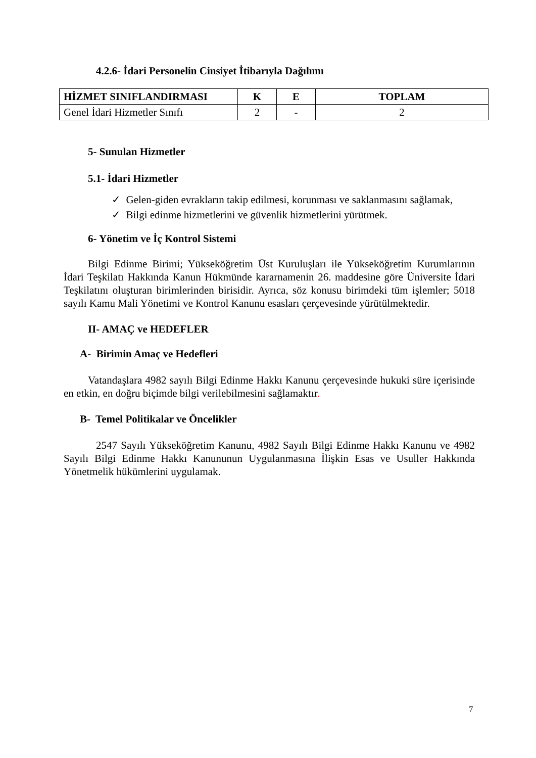4.2.6- İdari Personelin Cinsiyet İtibarıyla Dağılımı
| HİZMET SINIFLANDIRMASI | K | E | TOPLAM |
| --- | --- | --- | --- |
| Genel İdari Hizmetler Sınıfı | 2 | - | 2 |
5- Sunulan Hizmetler
5.1- İdari Hizmetler
✓ Gelen-giden evrakların takip edilmesi, korunması ve saklanmasını sağlamak,
✓ Bilgi edinme hizmetlerini ve güvenlik hizmetlerini yürütmek.
6- Yönetim ve İç Kontrol Sistemi
Bilgi Edinme Birimi; Yükseköğretim Üst Kuruluşları ile Yükseköğretim Kurumlarının İdari Teşkilatı Hakkında Kanun Hükmünde kararnamenin 26. maddesine göre Üniversite İdari Teşkilatını oluşturan birimlerinden birisidir. Ayrıca, söz konusu birimdeki tüm işlemler; 5018 sayılı Kamu Mali Yönetimi ve Kontrol Kanunu esasları çerçevesinde yürütülmektedir.
II- AMAÇ ve HEDEFLER
A- Birimin Amaç ve Hedefleri
Vatandaşlara 4982 sayılı Bilgi Edinme Hakkı Kanunu çerçevesinde hukuki süre içerisinde en etkin, en doğru biçimde bilgi verilebilmesini sağlamaktır.
B- Temel Politikalar ve Öncelikler
2547 Sayılı Yükseköğretim Kanunu, 4982 Sayılı Bilgi Edinme Hakkı Kanunu ve 4982 Sayılı Bilgi Edinme Hakkı Kanununun Uygulanmasına İlişkin Esas ve Usuller Hakkında Yönetmelik hükümlerini uygulamak.
7